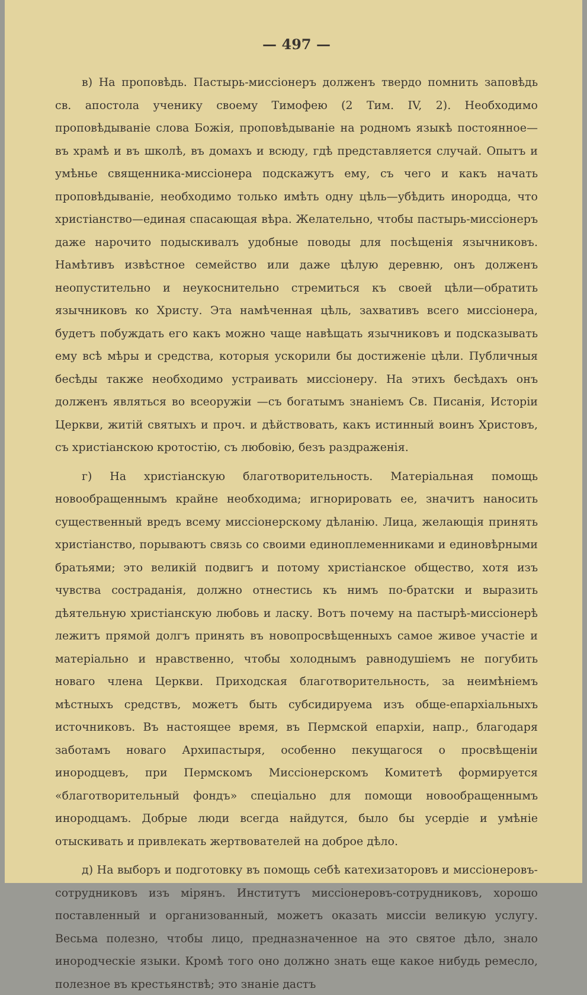— 497 —
в) На проповѣдь. Пастырь-миссіонеръ долженъ твердо помнить заповѣдь св. апостола ученику своему Тимофею (2 Тим. IV, 2). Необходимо проповѣдываніе слова Божія, проповѣдываніе на родномъ языкѣ постоянное—въ храмѣ и въ школѣ, въ домахъ и всюду, гдѣ представляется случай. Опытъ и умѣнье священника-миссіонера подскажутъ ему, съ чего и какъ начать проповѣдываніе, необходимо только имѣть одну цѣль—убѣдить инородца, что христіанство—единая спасающая вѣра. Желательно, чтобы пастырь-миссіонеръ даже нарочито подыскивалъ удобные поводы для посѣщенія язычниковъ. Намѣтивъ извѣстное семейство или даже цѣлую деревню, онъ долженъ неопустительно и неукоснительно стремиться къ своей цѣли—обратить язычниковъ ко Христу. Эта намѣченная цѣль, захвативъ всего миссіонера, будетъ побуждать его какъ можно чаще навѣщать язычниковъ и подсказывать ему всѣ мѣры и средства, которыя ускорили бы достиженіе цѣли. Публичныя бесѣды также необходимо устраивать миссіонеру. На этихъ бесѣдахъ онъ долженъ являться во всеоружіи —съ богатымъ знаніемъ Св. Писанія, Исторіи Церкви, житій святыхъ и проч. и дѣйствовать, какъ истинный воинъ Христовъ, съ христіанскою кротостію, съ любовію, безъ раздраженія.
г) На христіанскую благотворительность. Матеріальная помощь новообращеннымъ крайне необходима; игнорировать ее, значитъ наносить существенный вредъ всему миссіонерскому дѣланію. Лица, желающія принять христіанство, порываютъ связь со своими единоплеменниками и единовѣрными братьями; это великій подвигъ и потому христіанское общество, хотя изъ чувства состраданія, должно отнестись къ нимъ по-братски и выразить дѣятельную христіанскую любовь и ласку. Вотъ почему на пастырѣ-миссіонерѣ лежитъ прямой долгъ принять въ новопросвѣщенныхъ самое живое участіе и матеріально и нравственно, чтобы холоднымъ равнодушіемъ не погубить новаго члена Церкви. Приходская благотворительность, за неимѣніемъ мѣстныхъ средствъ, можетъ быть субсидируема изъ обще-епархіальныхъ источниковъ. Въ настоящее время, въ Пермской епархіи, напр., благодаря заботамъ новаго Архипастыря, особенно пекущагося о просвѣщеніи инородцевъ, при Пермскомъ Миссіонерскомъ Комитетѣ формируется «благотворительный фондъ» спеціально для помощи новообращеннымъ инородцамъ. Добрые люди всегда найдутся, было бы усердіе и умѣніе отыскивать и привлекать жертвователей на доброе дѣло.
д) На выборъ и подготовку въ помощь себѣ катехизаторовъ и миссіонеровъ-сотрудниковъ изъ мірянъ. Институтъ миссіонеровъ-сотрудниковъ, хорошо поставленный и организованный, можетъ оказать миссіи великую услугу. Весьма полезно, чтобы лицо, предназначенное на это святое дѣло, знало инородческіе языки. Кромѣ того оно должно знать еще какое нибудь ремесло, полезное въ крестьянствѣ; это знаніе дастъ